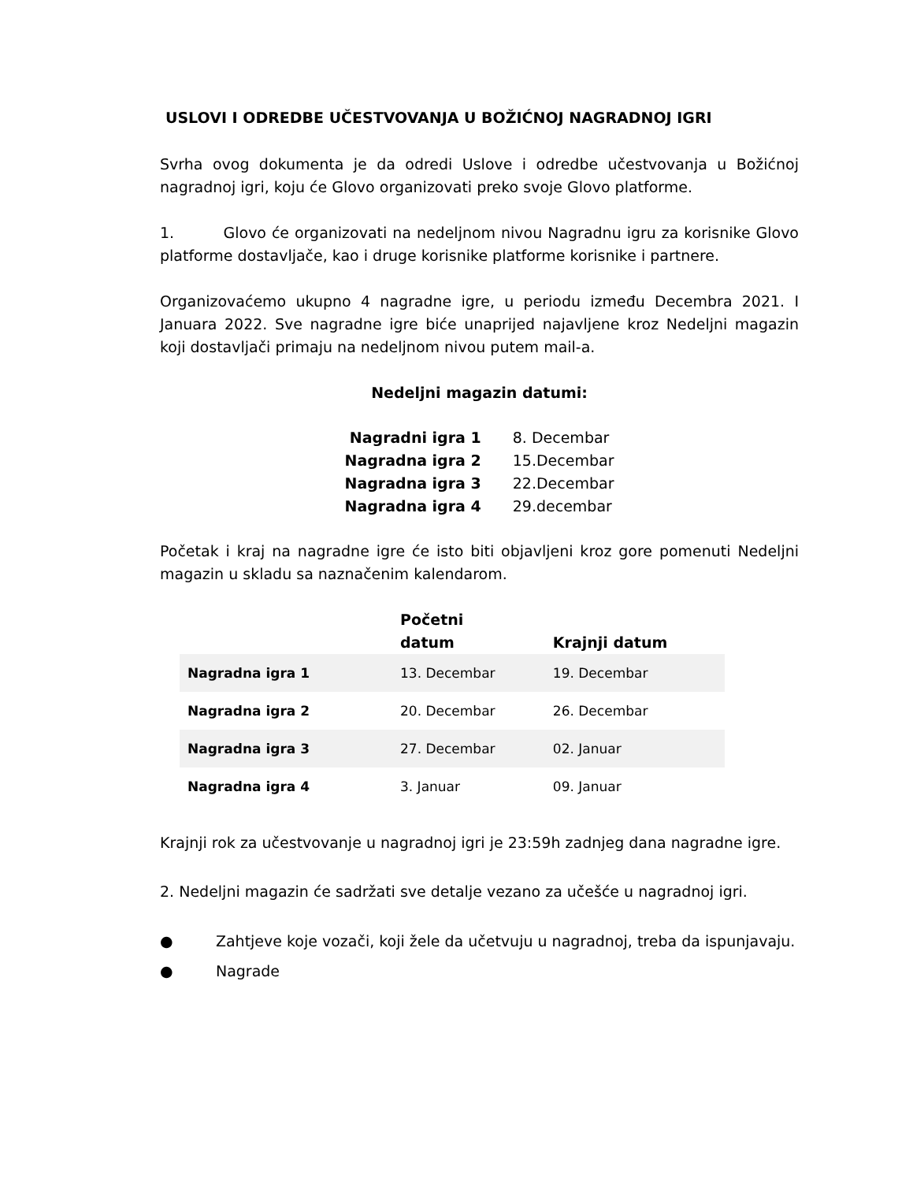USLOVI I ODREDBE UČESTVOVANJA U BOŽIĆNOJ NAGRADNOJ IGRI
Svrha ovog dokumenta je da odredi Uslove i odredbe učestvovanja u Božićnoj nagradnoj igri, koju će Glovo organizovati preko svoje Glovo platforme.
1. Glovo će organizovati na nedeljnom nivou Nagradnu igru za korisnike Glovo platforme dostavljače, kao i druge korisnike platforme korisnike i partnere.
Organizovaćemo ukupno 4 nagradne igre, u periodu između Decembra 2021. I Januara 2022. Sve nagradne igre biće unaprijed najavljene kroz Nedeljni magazin koji dostavljači primaju na nedeljnom nivou putem mail-a.
Nedeljni magazin datumi:
| Nagradni igra 1 | 8. Decembar |
| Nagradna igra 2 | 15.Decembar |
| Nagradna igra 3 | 22.Decembar |
| Nagradna igra 4 | 29.decembar |
Početak i kraj na nagradne igre će isto biti objavljeni kroz gore pomenuti Nedeljni magazin u skladu sa naznačenim kalendarom.
| | Početni datum | Krajnji datum |
| --- | --- | --- |
| Nagradna igra 1 | 13. Decembar | 19. Decembar |
| Nagradna igra 2 | 20. Decembar | 26. Decembar |
| Nagradna igra 3 | 27. Decembar | 02. Januar |
| Nagradna igra 4 | 3. Januar | 09. Januar |
Krajnji rok za učestvovanje u nagradnoj igri je 23:59h zadnjeg dana nagradne igre.
2. Nedeljni magazin će sadržati sve detalje vezano za učešće u nagradnoj igri.
● Zahtjeve koje vozači, koji žele da učetvuju u nagradnoj, treba da ispunjavaju.
● Nagrade